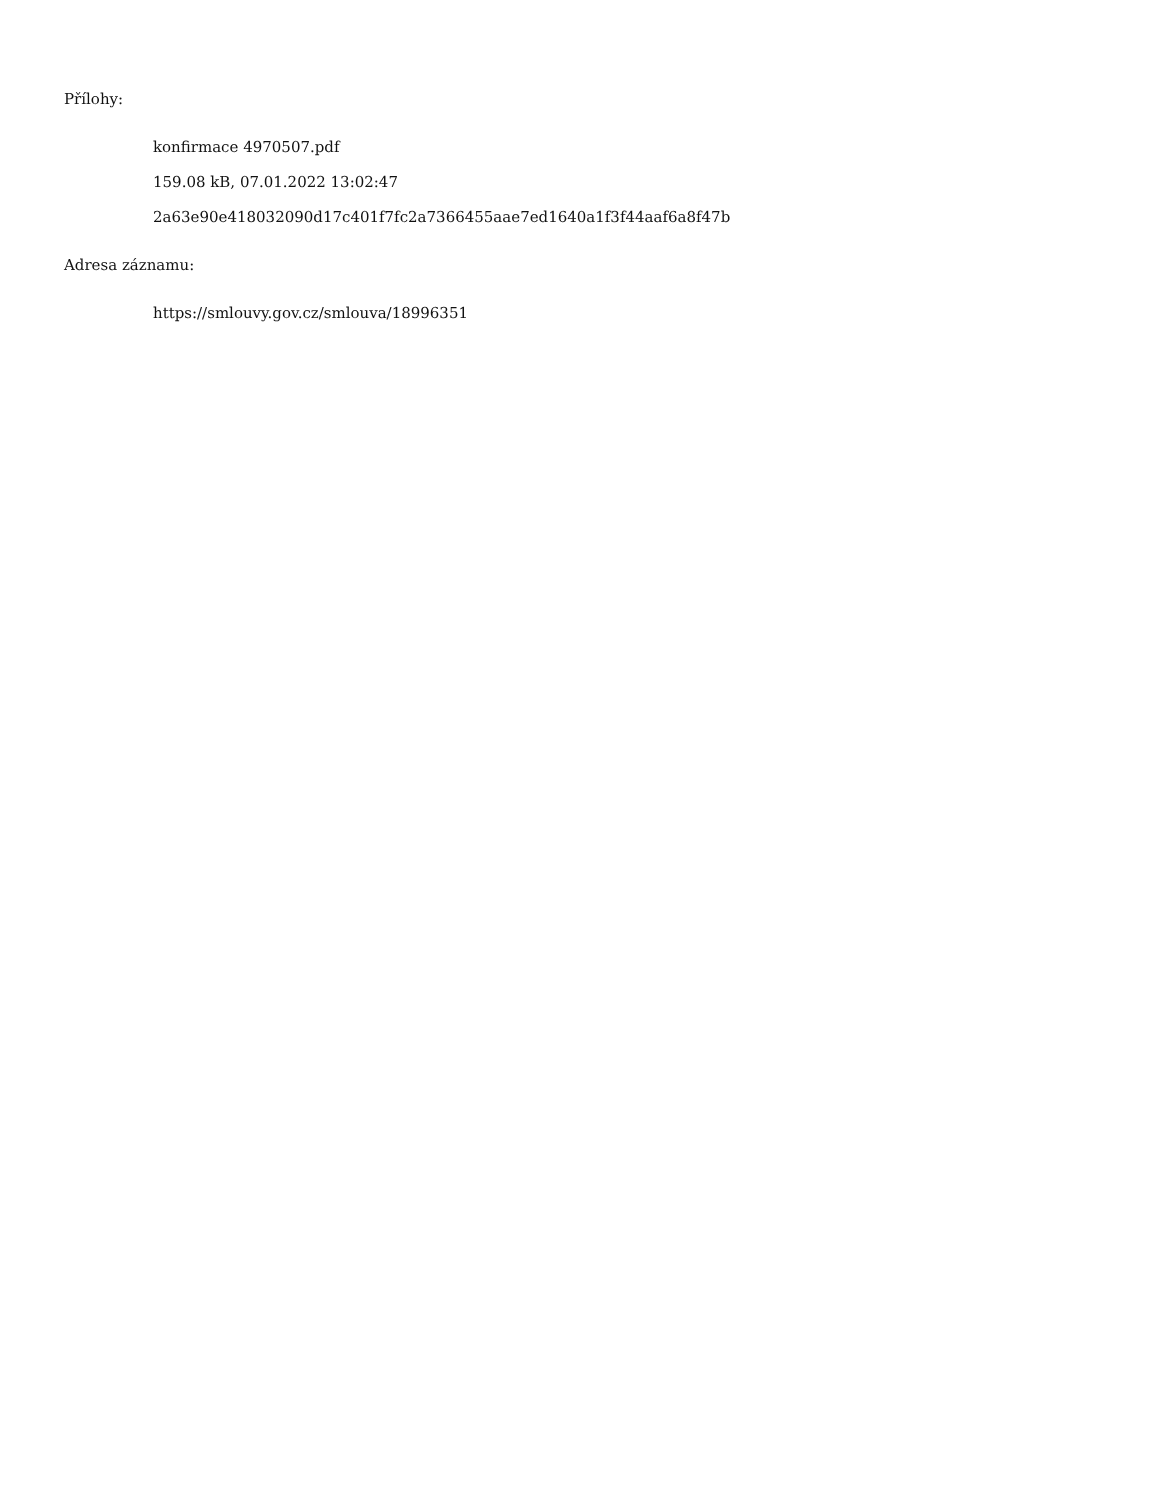Přílohy:
konfirmace 4970507.pdf
159.08 kB, 07.01.2022 13:02:47
2a63e90e418032090d17c401f7fc2a7366455aae7ed1640a1f3f44aaf6a8f47b
Adresa záznamu:
https://smlouvy.gov.cz/smlouva/18996351